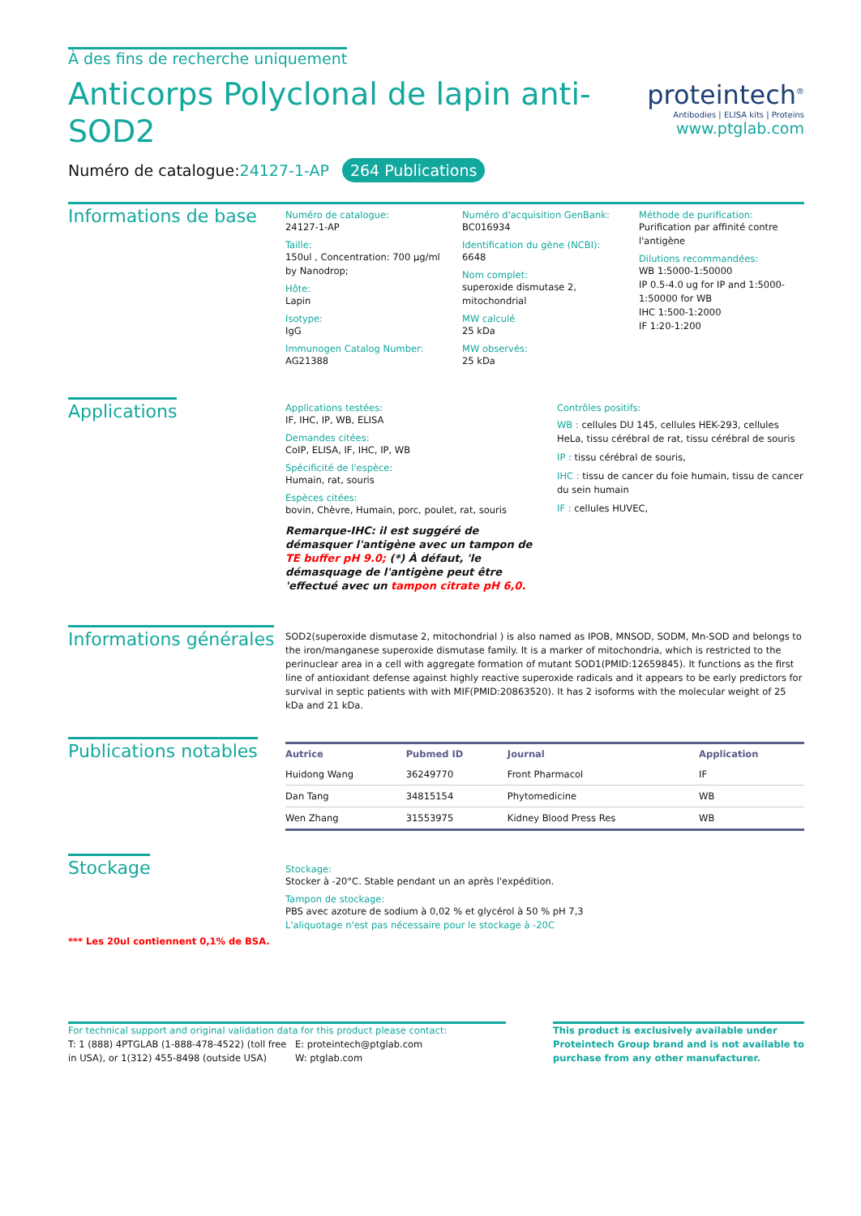À des fins de recherche uniquement
Anticorps Polyclonal de lapin anti-
SOD2
Numéro de catalogue:24127-1-AP 264 Publications
proteintech<sup>®</sup>
Antibodies | ELISA kits | Proteins
www.ptglab.com
Informations de base
Numéro de catalogue:
24127-1-AP
Taille:
150ul , Concentration: 700 μg/ml by Nanodrop;
Hôte:
Lapin
Isotype:
IgG
Immunogen Catalog Number:
AG21388
Numéro d'acquisition GenBank:
BC016934
Identification du gène (NCBI):
6648
Nom complet:
superoxide dismutase 2, mitochondrial
MW calculé
25 kDa
MW observés:
25 kDa
Méthode de purification:
Purification par affinité contre l'antigène
Dilutions recommandées:
WB 1:5000-1:50000
IP 0.5-4.0 ug for IP and 1:5000-1:50000 for WB
IHC 1:500-1:2000
IF 1:20-1:200
Applications
Applications testées:
IF, IHC, IP, WB, ELISA
Demandes citées:
CoIP, ELISA, IF, IHC, IP, WB
Spécificité de l'espèce:
Humain, rat, souris
Espèces citées:
bovin, Chèvre, Humain, porc, poulet, rat, souris
Remarque-IHC: il est suggéré de démasquer l'antigène avec un tampon de TE buffer pH 9.0; (*) À défaut, 'le démasquage de l'antigène peut être 'effectué avec un tampon citrate pH 6,0.
Contrôles positifs:
WB : cellules DU 145, cellules HEK-293, cellules HeLa, tissu cérébral de rat, tissu cérébral de souris
IP : tissu cérébral de souris,
IHC : tissu de cancer du foie humain, tissu de cancer du sein humain
IF : cellules HUVEC,
Informations générales
SOD2(superoxide dismutase 2, mitochondrial ) is also named as IPOB, MNSOD, SODM, Mn-SOD and belongs to the iron/manganese superoxide dismutase family. It is a marker of mitochondria, which is restricted to the perinuclear area in a cell with aggregate formation of mutant SOD1(PMID:12659845). It functions as the first line of antioxidant defense against highly reactive superoxide radicals and it appears to be early predictors for survival in septic patients with with MIF(PMID:20863520). It has 2 isoforms with the molecular weight of 25 kDa and 21 kDa.
Publications notables
| Autrice | Pubmed ID | Journal | Application |
| --- | --- | --- | --- |
| Huidong Wang | 36249770 | Front Pharmacol | IF |
| Dan Tang | 34815154 | Phytomedicine | WB |
| Wen Zhang | 31553975 | Kidney Blood Press Res | WB |
Stockage
*** Les 20ul contiennent 0,1% de BSA.
Stockage:
Stocker à -20°C. Stable pendant un an après l'expédition.
Tampon de stockage:
PBS avec azoture de sodium à 0,02 % et glycérol à 50 % pH 7,3
L'aliquotage n'est pas nécessaire pour le stockage à -20C
For technical support and original validation data for this product please contact:
T: 1 (888) 4PTGLAB (1-888-478-4522) (toll free in USA), or 1(312) 455-8498 (outside USA)
E: proteintech@ptglab.com
W: ptglab.com
This product is exclusively available under Proteintech Group brand and is not available to purchase from any other manufacturer.